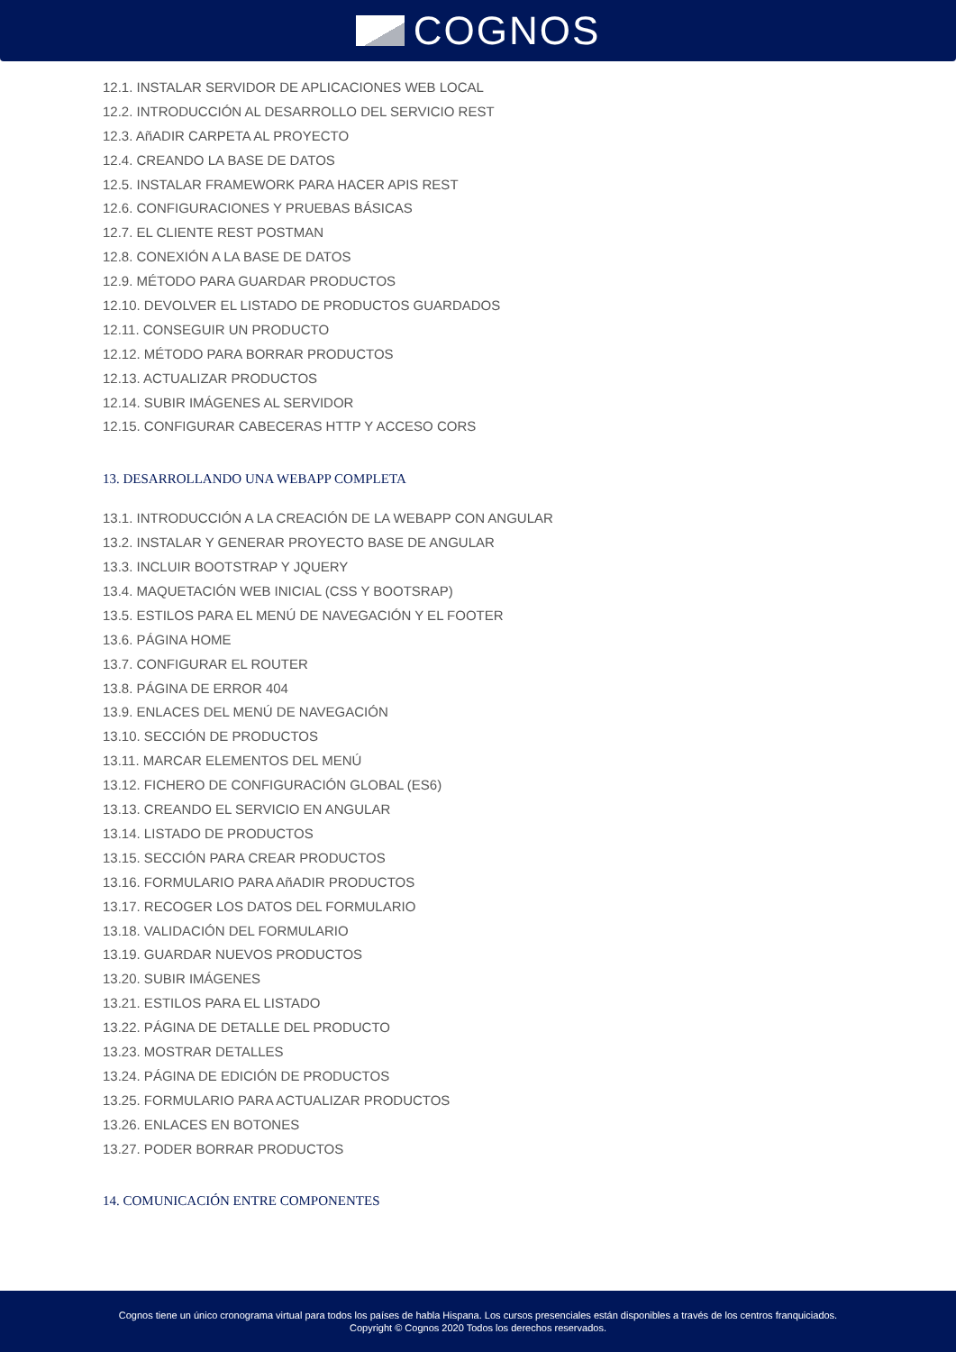COGNOS
12.1. INSTALAR SERVIDOR DE APLICACIONES WEB LOCAL
12.2. INTRODUCCIÓN AL DESARROLLO DEL SERVICIO REST
12.3. AñADIR CARPETA AL PROYECTO
12.4. CREANDO LA BASE DE DATOS
12.5. INSTALAR FRAMEWORK PARA HACER APIS REST
12.6. CONFIGURACIONES Y PRUEBAS BÁSICAS
12.7. EL CLIENTE REST POSTMAN
12.8. CONEXIÓN A LA BASE DE DATOS
12.9. MÉTODO PARA GUARDAR PRODUCTOS
12.10. DEVOLVER EL LISTADO DE PRODUCTOS GUARDADOS
12.11. CONSEGUIR UN PRODUCTO
12.12. MÉTODO PARA BORRAR PRODUCTOS
12.13. ACTUALIZAR PRODUCTOS
12.14. SUBIR IMÁGENES AL SERVIDOR
12.15. CONFIGURAR CABECERAS HTTP Y ACCESO CORS
13. DESARROLLANDO UNA WEBAPP COMPLETA
13.1. INTRODUCCIÓN A LA CREACIÓN DE LA WEBAPP CON ANGULAR
13.2. INSTALAR Y GENERAR PROYECTO BASE DE ANGULAR
13.3. INCLUIR BOOTSTRAP Y JQUERY
13.4. MAQUETACIÓN WEB INICIAL (CSS Y BOOTSRAP)
13.5. ESTILOS PARA EL MENÚ DE NAVEGACIÓN Y EL FOOTER
13.6. PÁGINA HOME
13.7. CONFIGURAR EL ROUTER
13.8. PÁGINA DE ERROR 404
13.9. ENLACES DEL MENÚ DE NAVEGACIÓN
13.10. SECCIÓN DE PRODUCTOS
13.11. MARCAR ELEMENTOS DEL MENÚ
13.12. FICHERO DE CONFIGURACIÓN GLOBAL (ES6)
13.13. CREANDO EL SERVICIO EN ANGULAR
13.14. LISTADO DE PRODUCTOS
13.15. SECCIÓN PARA CREAR PRODUCTOS
13.16. FORMULARIO PARA AñADIR PRODUCTOS
13.17. RECOGER LOS DATOS DEL FORMULARIO
13.18. VALIDACIÓN DEL FORMULARIO
13.19. GUARDAR NUEVOS PRODUCTOS
13.20. SUBIR IMÁGENES
13.21. ESTILOS PARA EL LISTADO
13.22. PÁGINA DE DETALLE DEL PRODUCTO
13.23. MOSTRAR DETALLES
13.24. PÁGINA DE EDICIÓN DE PRODUCTOS
13.25. FORMULARIO PARA ACTUALIZAR PRODUCTOS
13.26. ENLACES EN BOTONES
13.27. PODER BORRAR PRODUCTOS
14. COMUNICACIÓN ENTRE COMPONENTES
Cognos tiene un único cronograma virtual para todos los países de habla Hispana. Los cursos presenciales están disponibles a través de los centros franquiciados.
Copyright © Cognos 2020 Todos los derechos reservados.